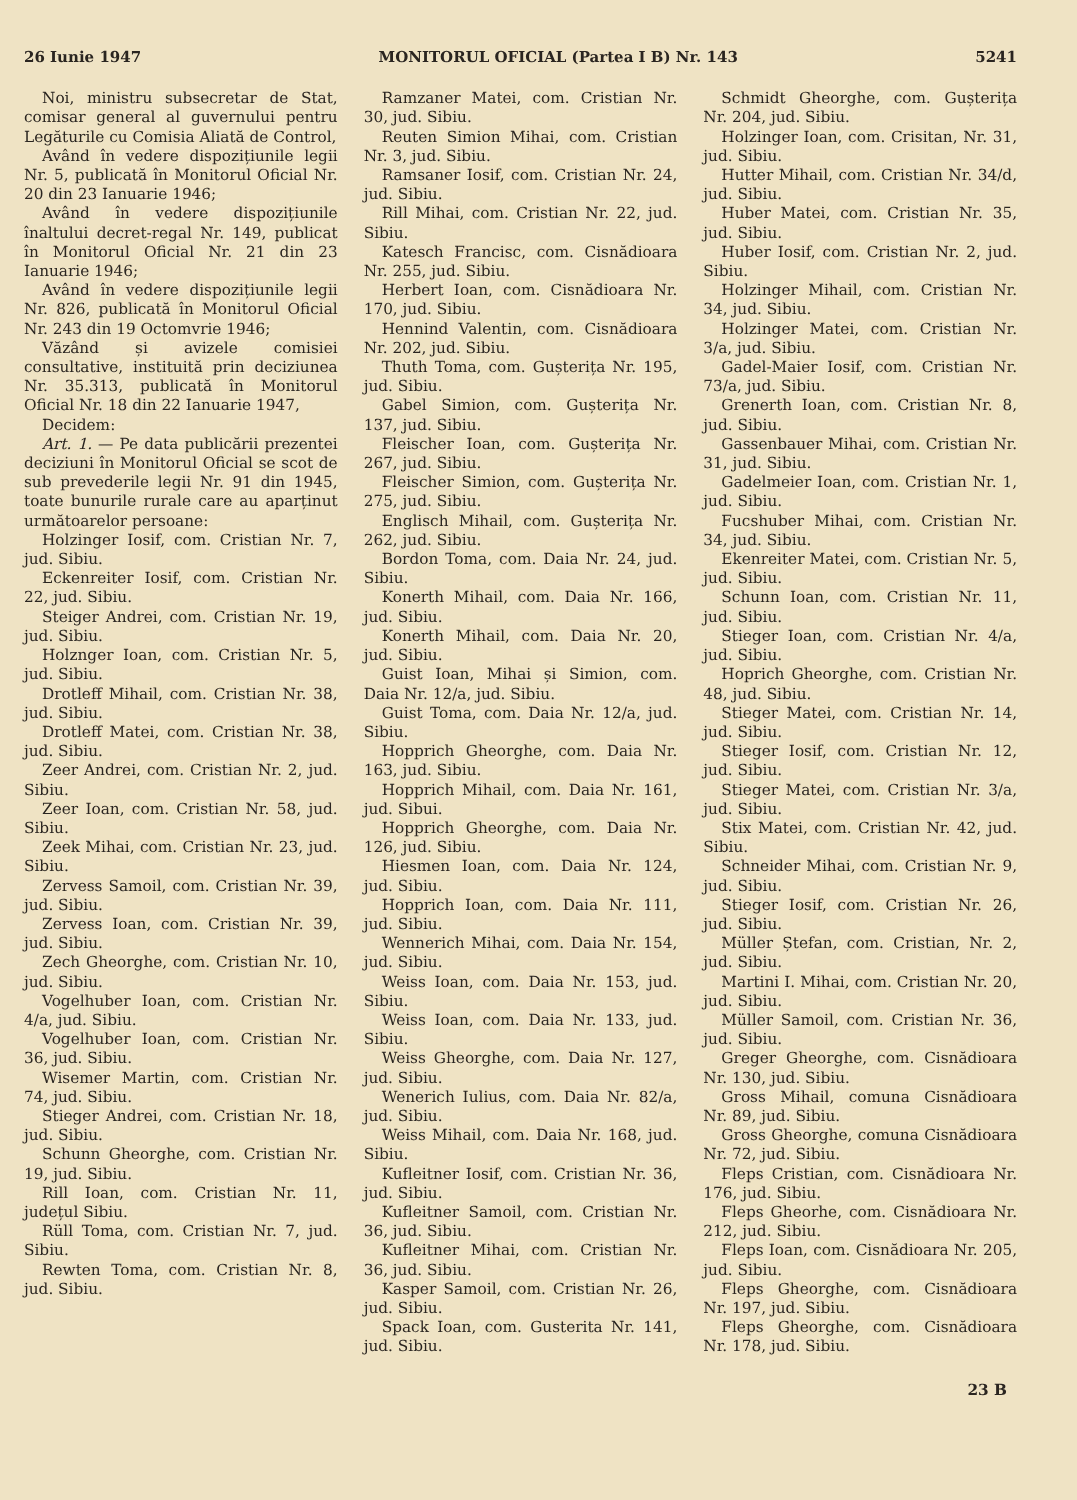26 Iunie 1947 MONITORUL OFICIAL (Partea I B) Nr. 143 5241
Noi, ministru subsecretar de Stat, comisar general al guvernului pentru Legăturile cu Comisia Aliată de Control,
Având în vedere dispozițiunile legii Nr. 5, publicată în Monitorul Oficial Nr. 20 din 23 Ianuarie 1946;
Având în vedere dispozițiunile înaltului decret-regal Nr. 149, publicat în Monitorul Oficial Nr. 21 din 23 Ianuarie 1946;
Având în vedere dispozițiunile legii Nr. 826, publicată în Monitorul Oficial Nr. 243 din 19 Octomvrie 1946;
Văzând și avizele comisiei consultative, instituită prin deciziunea Nr. 35.313, publicată în Monitorul Oficial Nr. 18 din 22 Ianuarie 1947,
Decidem:
Art. 1. — Pe data publicării prezentei deciziuni în Monitorul Oficial se scot de sub prevederile legii Nr. 91 din 1945, toate bunurile rurale care au aparținut următoarelor persoane:
Holzinger Iosif, com. Cristian Nr. 7, jud. Sibiu.
Eckenreiter Iosif, com. Cristian Nr. 22, jud. Sibiu.
Steiger Andrei, com. Cristian Nr. 19, jud. Sibiu.
Holznger Ioan, com. Cristian Nr. 5, jud. Sibiu.
Drotleff Mihail, com. Cristian Nr. 38, jud. Sibiu.
Drotleff Matei, com. Cristian Nr. 38, jud. Sibiu.
Zeer Andrei, com. Cristian Nr. 2, jud. Sibiu.
Zeer Ioan, com. Cristian Nr. 58, jud. Sibiu.
Zeek Mihai, com. Cristian Nr. 23, jud. Sibiu.
Zervess Samoil, com. Cristian Nr. 39, jud. Sibiu.
Zervess Ioan, com. Cristian Nr. 39, jud. Sibiu.
Zech Gheorghe, com. Cristian Nr. 10, jud. Sibiu.
Vogelhuber Ioan, com. Cristian Nr. 4/a, jud. Sibiu.
Vogelhuber Ioan, com. Cristian Nr. 36, jud. Sibiu.
Wisemer Martin, com. Cristian Nr. 74, jud. Sibiu.
Stieger Andrei, com. Cristian Nr. 18, jud. Sibiu.
Schunn Gheorghe, com. Cristian Nr. 19, jud. Sibiu.
Rill Ioan, com. Cristian Nr. 11, județul Sibiu.
Rüll Toma, com. Cristian Nr. 7, jud. Sibiu.
Rewten Toma, com. Cristian Nr. 8, jud. Sibiu.
Ramzaner Matei, com. Cristian Nr. 30, jud. Sibiu.
Reuten Simion Mihai, com. Cristian Nr. 3, jud. Sibiu.
Ramsaner Iosif, com. Cristian Nr. 24, jud. Sibiu.
Rill Mihai, com. Cristian Nr. 22, jud. Sibiu.
Katesch Francisc, com. Cisnădioara Nr. 255, jud. Sibiu.
Herbert Ioan, com. Cisnădioara Nr. 170, jud. Sibiu.
Hennind Valentin, com. Cisnădioara Nr. 202, jud. Sibiu.
Thuth Toma, com. Gușterița Nr. 195, jud. Sibiu.
Gabel Simion, com. Gușterița Nr. 137, jud. Sibiu.
Fleischer Ioan, com. Gușterița Nr. 267, jud. Sibiu.
Fleischer Simion, com. Gușterița Nr. 275, jud. Sibiu.
Englisch Mihail, com. Gușterița Nr. 262, jud. Sibiu.
Bordon Toma, com. Daia Nr. 24, jud. Sibiu.
Konerth Mihail, com. Daia Nr. 166, jud. Sibiu.
Konerth Mihail, com. Daia Nr. 20, jud. Sibiu.
Guist Ioan, Mihai și Simion, com. Daia Nr. 12/a, jud. Sibiu.
Guist Toma, com. Daia Nr. 12/a, jud. Sibiu.
Hopprich Gheorghe, com. Daia Nr. 163, jud. Sibiu.
Hopprich Mihail, com. Daia Nr. 161, jud. Sibui.
Hopprich Gheorghe, com. Daia Nr. 126, jud. Sibiu.
Hiesmen Ioan, com. Daia Nr. 124, jud. Sibiu.
Hopprich Ioan, com. Daia Nr. 111, jud. Sibiu.
Wennerich Mihai, com. Daia Nr. 154, jud. Sibiu.
Weiss Ioan, com. Daia Nr. 153, jud. Sibiu.
Weiss Ioan, com. Daia Nr. 133, jud. Sibiu.
Weiss Gheorghe, com. Daia Nr. 127, jud. Sibiu.
Wenerich Iulius, com. Daia Nr. 82/a, jud. Sibiu.
Weiss Mihail, com. Daia Nr. 168, jud. Sibiu.
Kufleitner Iosif, com. Cristian Nr. 36, jud. Sibiu.
Kufleitner Samoil, com. Cristian Nr. 36, jud. Sibiu.
Kufleitner Mihai, com. Cristian Nr. 36, jud. Sibiu.
Kasper Samoil, com. Cristian Nr. 26, jud. Sibiu.
Spack Ioan, com. Gusterita Nr. 141, jud. Sibiu.
Schmidt Gheorghe, com. Gușterița Nr. 204, jud. Sibiu.
Holzinger Ioan, com. Crisitan, Nr. 31, jud. Sibiu.
Hutter Mihail, com. Cristian Nr. 34/d, jud. Sibiu.
Huber Matei, com. Cristian Nr. 35, jud. Sibiu.
Huber Iosif, com. Cristian Nr. 2, jud. Sibiu.
Holzinger Mihail, com. Cristian Nr. 34, jud. Sibiu.
Holzinger Matei, com. Cristian Nr. 3/a, jud. Sibiu.
Gadel-Maier Iosif, com. Cristian Nr. 73/a, jud. Sibiu.
Grenerth Ioan, com. Cristian Nr. 8, jud. Sibiu.
Gassenbauer Mihai, com. Cristian Nr. 31, jud. Sibiu.
Gadelmeier Ioan, com. Cristian Nr. 1, jud. Sibiu.
Fucshuber Mihai, com. Cristian Nr. 34, jud. Sibiu.
Ekenreiter Matei, com. Cristian Nr. 5, jud. Sibiu.
Schunn Ioan, com. Cristian Nr. 11, jud. Sibiu.
Stieger Ioan, com. Cristian Nr. 4/a, jud. Sibiu.
Hoprich Gheorghe, com. Cristian Nr. 48, jud. Sibiu.
Stieger Matei, com. Cristian Nr. 14, jud. Sibiu.
Stieger Iosif, com. Cristian Nr. 12, jud. Sibiu.
Stieger Matei, com. Cristian Nr. 3/a, jud. Sibiu.
Stix Matei, com. Cristian Nr. 42, jud. Sibiu.
Schneider Mihai, com. Cristian Nr. 9, jud. Sibiu.
Stieger Iosif, com. Cristian Nr. 26, jud. Sibiu.
Müller Ștefan, com. Cristian, Nr. 2, jud. Sibiu.
Martini I. Mihai, com. Cristian Nr. 20, jud. Sibiu.
Müller Samoil, com. Cristian Nr. 36, jud. Sibiu.
Greger Gheorghe, com. Cisnădioara Nr. 130, jud. Sibiu.
Gross Mihail, comuna Cisnădioara Nr. 89, jud. Sibiu.
Gross Gheorghe, comuna Cisnădioara Nr. 72, jud. Sibiu.
Fleps Cristian, com. Cisnădioara Nr. 176, jud. Sibiu.
Fleps Gheorhe, com. Cisnădioara Nr. 212, jud. Sibiu.
Fleps Ioan, com. Cisnădioara Nr. 205, jud. Sibiu.
Fleps Gheorghe, com. Cisnădioara Nr. 197, jud. Sibiu.
Fleps Gheorghe, com. Cisnădioara Nr. 178, jud. Sibiu.
23 B